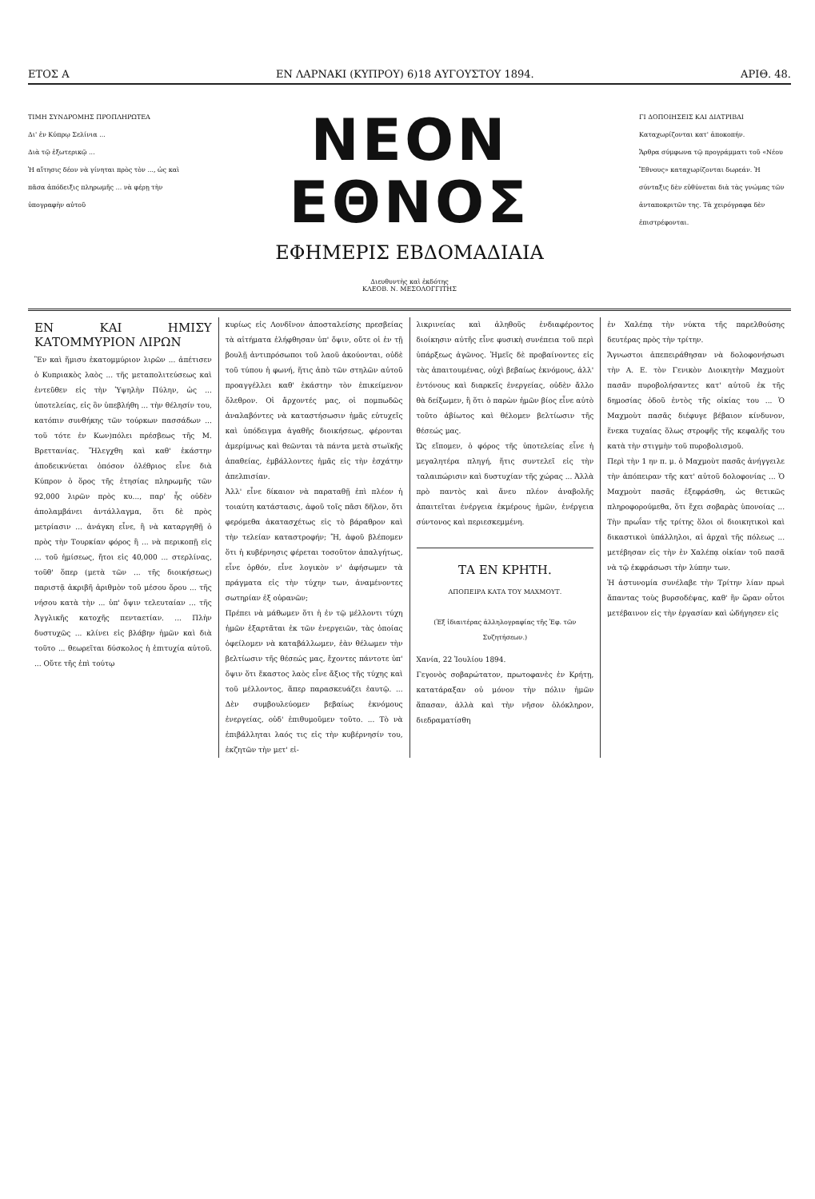ΕΤΟΣ Α ΕΝ ΛΑΡΝΑΚΙ (ΚΥΠΡΟΥ) 6)18 ΑΥΓΟΥΣΤΟΥ 1894. ΑΡΙΘ. 48.
ΤΙΜΗ ΣΥΝΔΡΟΜΗΣ ΠΡΟΠΛΗΡΩΤΕΑ
Δι' ἐν Κύπρῳ Σελίνια ...
Διὰ τῷ ἐξωτερικῷ ...
Ἡ αἴτησις δέον νὰ γίνηται πρὸς τὸν ..., ὡς καὶ πᾶσα ἀπόδειξις πληρωμῆς ... νὰ φέρῃ τὴν ὑπογραφὴν αὐτοῦ
ΝΕΟΝ
ΕΘΝΟΣ
ΕΦΗΜΕΡΙΣ ΕΒΔΟΜΑΔΙΑΙΑ
Διευθυντὴς καὶ ἐκδότης
ΚΛΕΟΒ. Ν. ΜΕΣΟΛΟΓΓΙΤΗΣ
ΓΙ ΔΟΠΟΙΗΣΕΙΣ ΚΑΙ ΔΙΑΤΡΙΒΑΙ
Καταχωρίζονται κατ' ἀποκοπήν.
Ἄρθρα σύμφωνα τῷ προγράμματι τοῦ «Νέου Ἔθνους» καταχωρίζονται δωρεάν. Ἡ σύνταξις δὲν εὐθύνεται διὰ τὰς γνώμας τῶν ἀνταποκριτῶν της. Τὰ χειρόγραφα δὲν ἐπιστρέφονται.
ΕΝ ΚΑΙ ΗΜΙΣΥ ΚΑΤΟΜΜΥΡΙΟΝ ΛΙΡΩΝ
Ἓν καὶ ἥμισυ ἑκατομμύριον λιρῶν ... ἀπέτισεν ὁ Κυπριακὸς λαὸς ... τῆς μεταπολιτεύσεως καὶ ἐντεῦθεν εἰς τὴν Ὑψηλὴν Πύλην, ὡς ... ὑποτελείας, εἰς ὃν ὑπεβλήθη ... τὴν θέλησίν του, κατόπιν συνθήκης τῶν τούρκων πασσάδων ... τοῦ τότε ἐν Κων)πόλει πρέσβεως τῆς Μ. Βρεττανίας. Ἤλεγχθη καὶ καθ' ἑκάστην ἀποδεικνύεται ὁπόσον ὀλέθριος εἶνε διὰ Κύπρον ὁ ὅρος τῆς ἐτησίας πληρωμῆς τῶν 92,000 λιρῶν πρὸς κυ..., παρ' ἧς οὐδὲν ἀπολαμβάνει ἀντάλλαγμα, ὅτι δὲ πρὸς μετρίασιν ... ἀνάγκη εἶνε, ἢ νὰ καταργηθῇ ὁ πρὸς τὴν Τουρκίαν φόρος ἢ ... νὰ περικοπῇ εἰς ... τοῦ ἡμίσεως, ἤτοι εἰς 40,000 ... στερλίνας, τοῦθ' ὅπερ (μετὰ τῶν ... τῆς διοικήσεως) παριστᾷ ἀκριβῆ ἀριθμὸν τοῦ μέσου ὅρου ... τῆς νήσου κατὰ τὴν ... ὑπ' ὄψιν τελευταίαν ... τῆς Ἀγγλικῆς κατοχῆς πενταετίαν. ... Πλὴν δυστυχῶς ... κλίνει εἰς βλάβην ἡμῶν καὶ διὰ τοῦτο ... θεωρεῖται δύσκολος ἡ ἐπιτυχία αὐτοῦ. ... Οὔτε τῆς ἐπὶ τούτῳ
κυρίως εἰς Λονδῖνον ἀποσταλείσης πρεσβείας τὰ αἰτήματα ἐλήφθησαν ὑπ' ὄψιν, οὔτε οἱ ἐν τῇ βουλῇ ἀντιπρόσωποι τοῦ λαοῦ ἀκούονται, οὐδὲ τοῦ τύπου ἡ φωνή, ἥτις ἀπὸ τῶν στηλῶν αὐτοῦ προαγγέλλει καθ' ἑκάστην τὸν ἐπικείμενον ὄλεθρον. Οἱ ἄρχοντές μας, οἱ πομπωδῶς ἀναλαβόντες νὰ καταστήσωσιν ἡμᾶς εὐτυχεῖς καὶ ὑπόδειγμα ἀγαθῆς διοικήσεως, φέρονται ἀμερίμνως καὶ θεῶνται τὰ πάντα μετὰ στωϊκῆς ἀπαθείας, ἐμβάλλοντες ἡμᾶς εἰς τὴν ἐσχάτην ἀπελπισίαν.
Ἀλλ' εἶνε δίκαιον νὰ παραταθῇ ἐπὶ πλέον ἡ τοιαύτη κατάστασις, ἀφοῦ τοῖς πᾶσι δῆλον, ὅτι φερόμεθα ἀκατασχέτως εἰς τὸ βάραθρον καὶ τὴν τελείαν καταστροφήν; Ἤ, ἀφοῦ βλέπομεν ὅτι ἡ κυβέρνησις φέρεται τοσοῦτον ἀπαλγήτως, εἶνε ὀρθόν, εἶνε λογικὸν ν' ἀφήσωμεν τὰ πράγματα εἰς τὴν τύχην των, ἀναμένοντες σωτηρίαν ἐξ οὐρανῶν;
Πρέπει νὰ μάθωμεν ὅτι ἡ ἐν τῷ μέλλοντι τύχη ἡμῶν ἐξαρτᾶται ἐκ τῶν ἐνεργειῶν, τὰς ὁποίας ὀφείλομεν νὰ καταβάλλωμεν, ἐὰν θέλωμεν τὴν βελτίωσιν τῆς θέσεώς μας, ἔχοντες πάντοτε ὑπ' ὄψιν ὅτι ἕκαστος λαὸς εἶνε ἄξιος τῆς τύχης καὶ τοῦ μέλλοντος, ἅπερ παρασκευάζει ἑαυτῷ. ... Δὲν συμβουλεύομεν βεβαίως ἐκνόμους ἐνεργείας, οὐδ' ἐπιθυμοῦμεν τοῦτο. ... Τὸ νὰ ἐπιβάλληται λαός τις εἰς τὴν κυβέρνησίν του, ἐκζητῶν τὴν μετ' εἰ-
λικρινείας καὶ ἀληθοῦς ἐνδιαφέροντος διοίκησιν αὐτῆς εἶνε φυσικὴ συνέπεια τοῦ περὶ ὑπάρξεως ἀγῶνος. Ἡμεῖς δὲ προβαίνοντες εἰς τὰς ἀπαιτουμένας, οὐχὶ βεβαίως ἐκνόμους, ἀλλ' ἐντόνους καὶ διαρκεῖς ἐνεργείας, οὐδὲν ἄλλο θὰ δείξωμεν, ἢ ὅτι ὁ παρὼν ἡμῶν βίος εἶνε αὐτὸ τοῦτο ἀβίωτος καὶ θέλομεν βελτίωσιν τῆς θέσεώς μας.
Ὡς εἴπομεν, ὁ φόρος τῆς ὑποτελείας εἶνε ἡ μεγαλητέρα πληγή, ἥτις συντελεῖ εἰς τὴν ταλαιπώρισιν καὶ δυστυχίαν τῆς χώρας ... Ἀλλὰ πρὸ παντὸς καὶ ἄνευ πλέον ἀναβολῆς ἀπαιτεῖται ἐνέργεια ἐκμέρους ἡμῶν, ἐνέργεια σύντονος καὶ περιεσκεμμένη.
ΤΑ ΕΝ ΚΡΗΤΗ.
ΑΠΟΠΕΙΡΑ ΚΑΤΑ ΤΟΥ ΜΑΧΜΟΥΤ.
(Ἐξ ἰδιαιτέρας ἀλληλογραφίας τῆς Ἐφ. τῶν Συζητήσεων.)
Χανία, 22 Ἰουλίου 1894.
Γεγονὸς σοβαρώτατον, πρωτοφανὲς ἐν Κρήτῃ, κατατάραξαν οὐ μόνον τὴν πόλιν ἡμῶν ἅπασαν, ἀλλὰ καὶ τὴν νῆσον ὁλόκληρον, διεδραματίσθη
ἐν Χαλέπᾳ τὴν νύκτα τῆς παρελθούσης δευτέρας πρὸς τὴν τρίτην.
Ἄγνωστοι ἀπεπειράθησαν νὰ δολοφονήσωσι τὴν Α. Ε. τὸν Γενικὸν Διοικητὴν Μαχμοὺτ πασᾶν πυροβολήσαντες κατ' αὐτοῦ ἐκ τῆς δημοσίας ὁδοῦ ἐντὸς τῆς οἰκίας του ... Ὁ Μαχμοὺτ πασᾶς διέφυγε βέβαιον κίνδυνον, ἕνεκα τυχαίας ὅλως στροφῆς τῆς κεφαλῆς του κατὰ τὴν στιγμὴν τοῦ πυροβολισμοῦ.
Περὶ τὴν 1 ην π. μ. ὁ Μαχμοὺτ πασᾶς ἀνήγγειλε τὴν ἀπόπειραν τῆς κατ' αὐτοῦ δολοφονίας ... Ὁ Μαχμοὺτ πασᾶς ἐξεφράσθη, ὡς θετικῶς πληροφορούμεθα, ὅτι ἔχει σοβαρὰς ὑπονοίας ... Τὴν πρωΐαν τῆς τρίτης ὅλοι οἱ διοικητικοὶ καὶ δικαστικοὶ ὑπάλληλοι, αἱ ἀρχαὶ τῆς πόλεως ... μετέβησαν εἰς τὴν ἐν Χαλέπᾳ οἰκίαν τοῦ πασᾶ νὰ τῷ ἐκφράσωσι τὴν λύπην των.
Ἡ ἀστυνομία συνέλαβε τὴν Τρίτην λίαν πρωὶ ἅπαντας τοὺς βυρσοδέψας, καθ' ἣν ὥραν οὗτοι μετέβαινον εἰς τὴν ἐργασίαν καὶ ὡδήγησεν εἰς